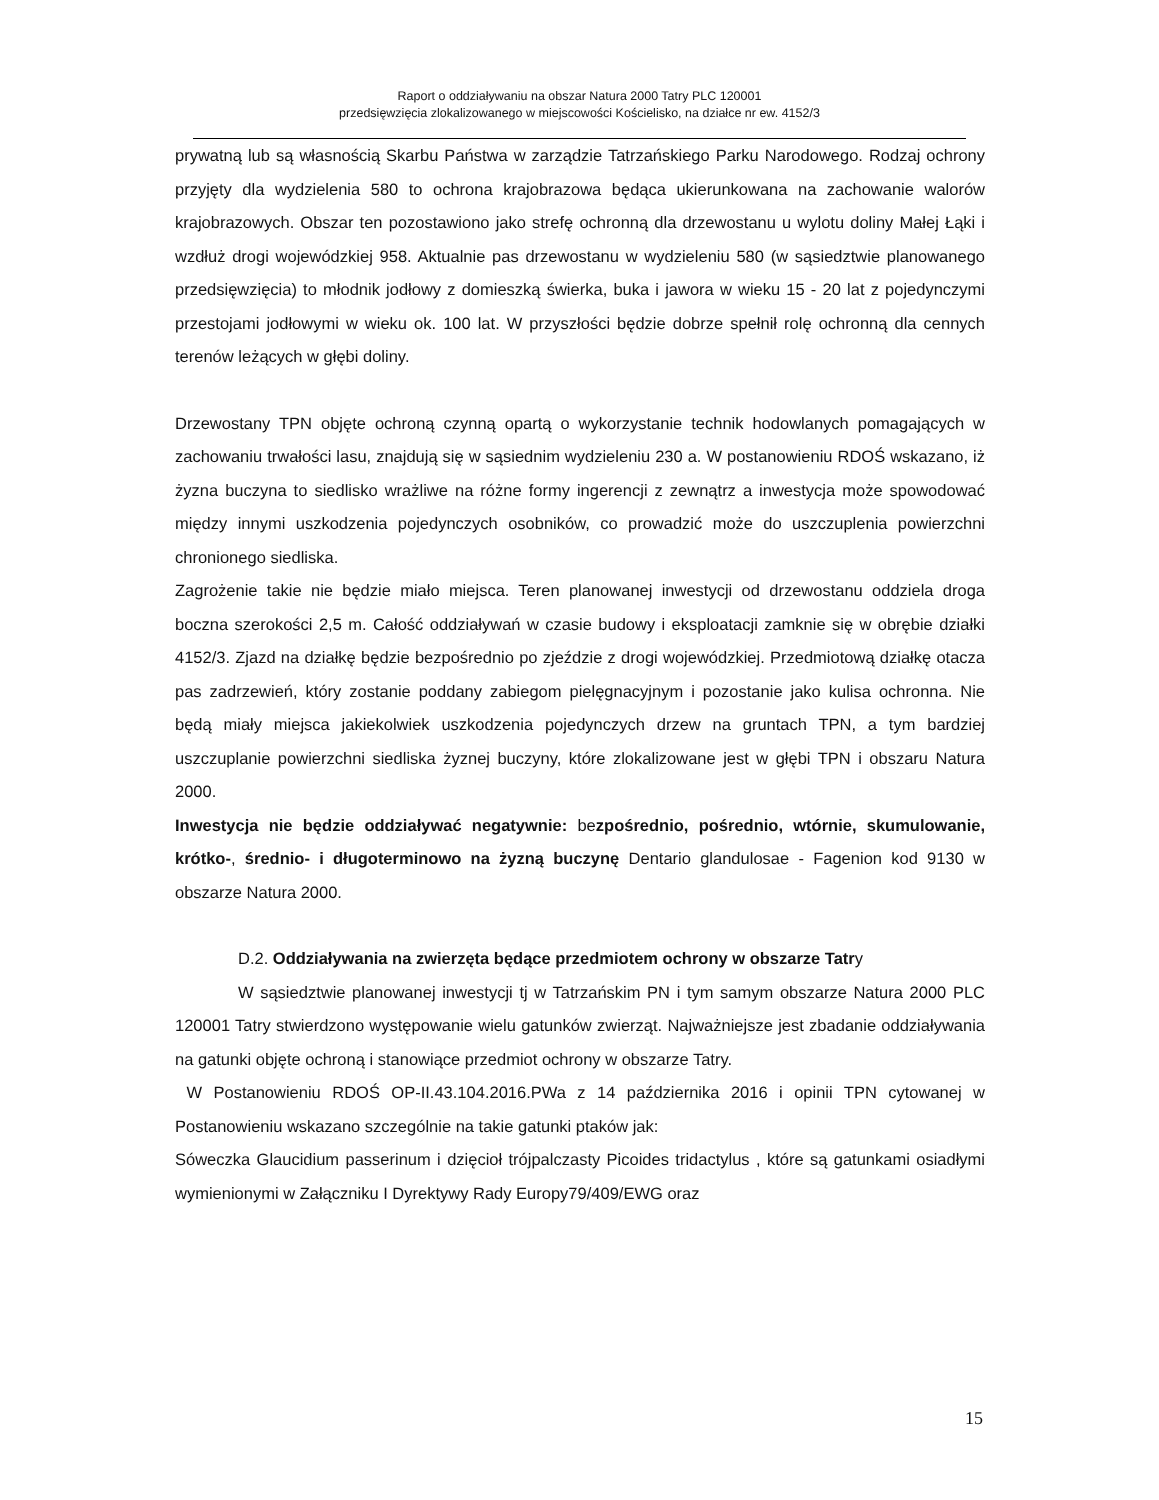Raport o oddziaływaniu na obszar Natura 2000 Tatry PLC 120001
przedsięwzięcia zlokalizowanego w miejscowości Kościelisko, na działce nr ew. 4152/3
prywatną lub są własnością Skarbu Państwa w zarządzie Tatrzańskiego Parku Narodowego. Rodzaj ochrony przyjęty dla wydzielenia 580 to ochrona krajobrazowa będąca ukierunkowana na zachowanie walorów krajobrazowych. Obszar ten pozostawiono jako strefę ochronną dla drzewostanu u wylotu doliny Małej Łąki i wzdłuż drogi wojewódzkiej 958. Aktualnie pas drzewostanu w wydzieleniu 580 (w sąsiedztwie planowanego przedsięwzięcia) to młodnik jodłowy z domieszką świerka, buka i jawora w wieku 15 - 20 lat z pojedynczymi przestojami jodłowymi w wieku ok. 100 lat. W przyszłości będzie dobrze spełnił rolę ochronną dla cennych terenów leżących w głębi doliny.
Drzewostany TPN objęte ochroną czynną opartą o wykorzystanie technik hodowlanych pomagających w zachowaniu trwałości lasu, znajdują się w sąsiednim wydzieleniu 230 a. W postanowieniu RDOŚ wskazano, iż żyzna buczyna to siedlisko wrażliwe na różne formy ingerencji z zewnątrz a inwestycja może spowodować między innymi uszkodzenia pojedynczych osobników, co prowadzić może do uszczuplenia powierzchni chronionego siedliska.
Zagrożenie takie nie będzie miało miejsca. Teren planowanej inwestycji od drzewostanu oddziela droga boczna szerokości 2,5 m. Całość oddziaływań w czasie budowy i eksploatacji zamknie się w obrębie działki 4152/3. Zjazd na działkę będzie bezpośrednio po zjeździe z drogi wojewódzkiej. Przedmiotową działkę otacza pas zadrzewień, który zostanie poddany zabiegom pielęgnacyjnym i pozostanie jako kulisa ochronna. Nie będą miały miejsca jakiekolwiek uszkodzenia pojedynczych drzew na gruntach TPN, a tym bardziej uszczuplanie powierzchni siedliska żyznej buczyny, które zlokalizowane jest w głębi TPN i obszaru Natura 2000.
Inwestycja nie będzie oddziaływać negatywnie: bezpośrednio, pośrednio, wtórnie, skumulowanie, krótko-, średnio- i długoterminowo na żyzną buczynę Dentario glandulosae - Fagenion kod 9130 w obszarze Natura 2000.
D.2. Oddziaływania na zwierzęta będące przedmiotem ochrony w obszarze Tatry
W sąsiedztwie planowanej inwestycji tj w Tatrzańskim PN i tym samym obszarze Natura 2000 PLC 120001 Tatry stwierdzono występowanie wielu gatunków zwierząt. Najważniejsze jest zbadanie oddziaływania na gatunki objęte ochroną i stanowiące przedmiot ochrony w obszarze Tatry.
W Postanowieniu RDOŚ OP-II.43.104.2016.PWa z 14 października 2016 i opinii TPN cytowanej w Postanowieniu wskazano szczególnie na takie gatunki ptaków jak:
Sóweczka Glaucidium passerinum i dzięcioł trójpalczasty Picoides tridactylus , które są gatunkami osiadłymi wymienionymi w Załączniku I Dyrektywy Rady Europy79/409/EWG oraz
15